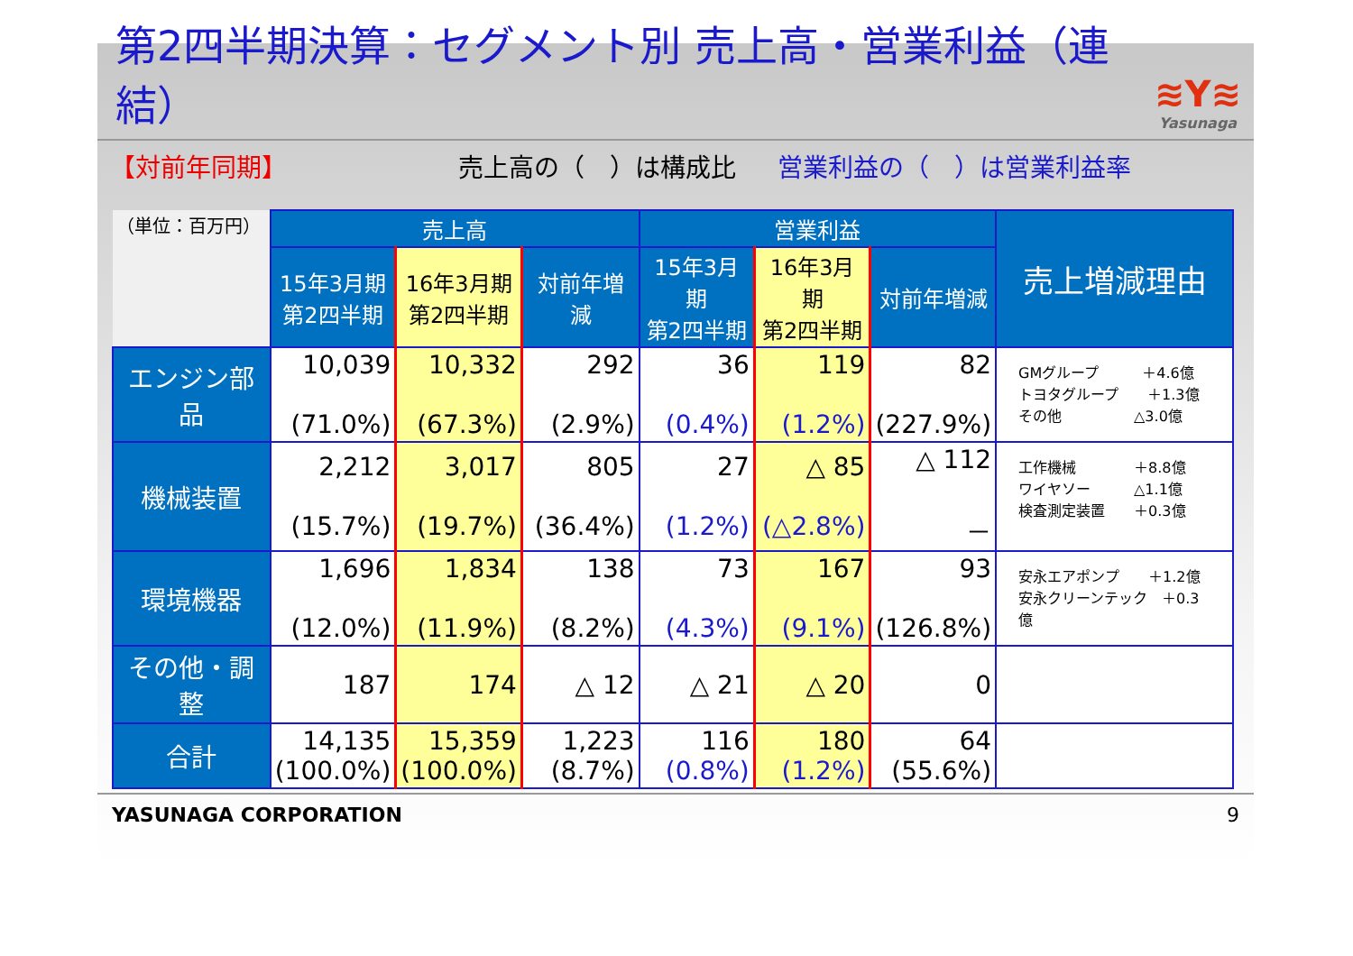第2四半期決算：セグメント別 売上高・営業利益（連結）
≋Y≋
Yasunaga
【対前年同期】 売上高の（　）は構成比 営業利益の（　）は営業利益率
| （単位：百万円） | 売上高 | | | 営業利益 | | | 売上増減理由 |
| | 15年3月期 第2四半期 | 16年3月期 第2四半期 | 対前年増減 | 15年3月期 第2四半期 | 16年3月期 第2四半期 | 対前年増減 | |
| エンジン部品 | 10,039 (71.0%) | 10,332 (67.3%) | 292 (2.9%) | 36 (0.4%) | 119 (1.2%) | 82 (227.9%) | GMグループ ＋4.6億 トヨタグループ ＋1.3億 その他 △3.0億 |
| 機械装置 | 2,212 (15.7%) | 3,017 (19.7%) | 805 (36.4%) | 27 (1.2%) | △ 85 (△2.8%) | △ 112 － | 工作機械 ＋8.8億 ワイヤソー △1.1億 検査測定装置 ＋0.3億 |
| 環境機器 | 1,696 (12.0%) | 1,834 (11.9%) | 138 (8.2%) | 73 (4.3%) | 167 (9.1%) | 93 (126.8%) | 安永エアポンプ ＋1.2億 安永クリーンテック ＋0.3億 |
| その他・調整 | 187 | 174 | △ 12 | △ 21 | △ 20 | 0 | |
| 合計 | 14,135 (100.0%) | 15,359 (100.0%) | 1,223 (8.7%) | 116 (0.8%) | 180 (1.2%) | 64 (55.6%) | |
YASUNAGA CORPORATION 9